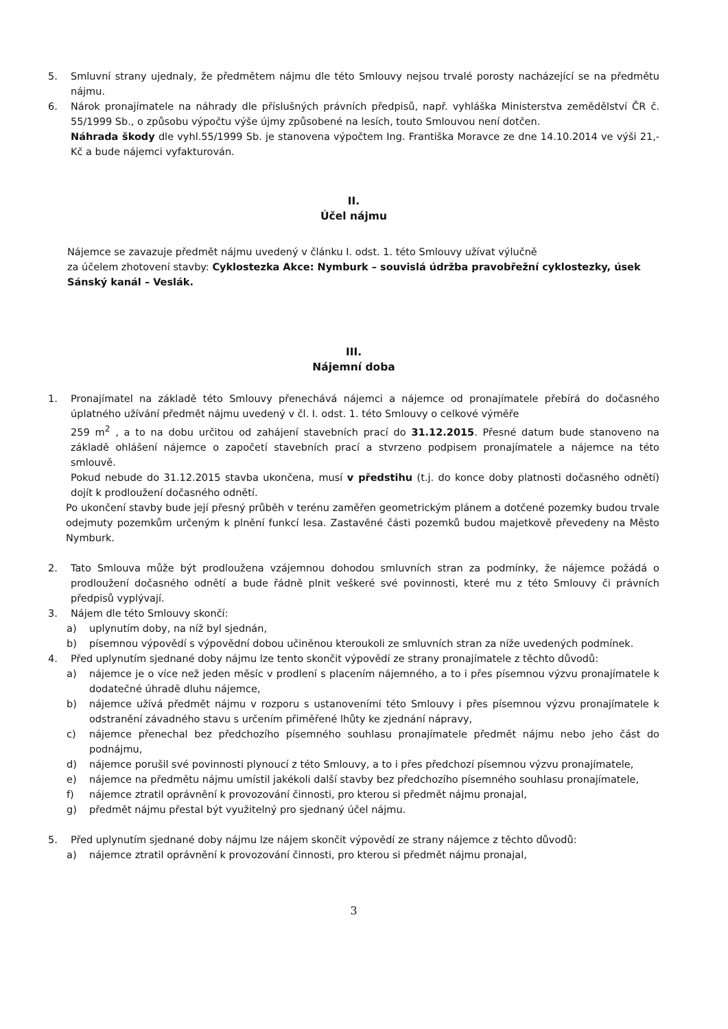5. Smluvní strany ujednaly, že předmětem nájmu dle této Smlouvy nejsou trvalé porosty nacházející se na předmětu nájmu.
6. Nárok pronajímatele na náhrady dle příslušných právních předpisů, např. vyhláška Ministerstva zemědělství ČR č. 55/1999 Sb., o způsobu výpočtu výše újmy způsobené na lesích, touto Smlouvou není dotčen.
Náhrada škody dle vyhl.55/1999 Sb. je stanovena výpočtem Ing. Františka Moravce ze dne 14.10.2014 ve výši 21,- Kč a bude nájemci vyfakturován.
II.
Účel nájmu
Nájemce se zavazuje předmět nájmu uvedený v článku I. odst. 1. této Smlouvy užívat výlučně
za účelem zhotovení stavby: Cyklostezka Akce: Nymburk – souvislá údržba pravobřežní cyklostezky, úsek Sánský kanál – Veslák.
III.
Nájemní doba
1. Pronajímatel na základě této Smlouvy přenechává nájemci a nájemce od pronajímatele přebírá do dočasného úplatného užívání předmět nájmu uvedený v čl. I. odst. 1. této Smlouvy o celkové výměře
259 m<sup>2</sup> , a to na dobu určitou od zahájení stavebních prací do 31.12.2015. Přesné datum bude stanoveno na základě ohlášení nájemce o započetí stavebních prací a stvrzeno podpisem pronajímatele a nájemce na této smlouvě.
Pokud nebude do 31.12.2015 stavba ukončena, musí v předstihu (t.j. do konce doby platnosti dočasného odnětí) dojít k prodloužení dočasného odnětí.
Po ukončení stavby bude její přesný průběh v terénu zaměřen geometrickým plánem a dotčené pozemky budou trvale odejmuty pozemkům určeným k plnění funkcí lesa. Zastavěné části pozemků budou majetkově převedeny na Město Nymburk.
2. Tato Smlouva může být prodloužena vzájemnou dohodou smluvních stran za podmínky, že nájemce požádá o prodloužení dočasného odnětí a bude řádně plnit veškeré své povinnosti, které mu z této Smlouvy či právních předpisů vyplývají.
3. Nájem dle této Smlouvy skončí:
a) uplynutím doby, na níž byl sjednán,
b) písemnou výpovědí s výpovědní dobou učiněnou kteroukoli ze smluvních stran za níže uvedených podmínek.
4. Před uplynutím sjednané doby nájmu lze tento skončit výpovědí ze strany pronajímatele z těchto důvodů:
a) nájemce je o více než jeden měsíc v prodlení s placením nájemného, a to i přes písemnou výzvu pronajímatele k dodatečné úhradě dluhu nájemce,
b) nájemce užívá předmět nájmu v rozporu s ustanoveními této Smlouvy i přes písemnou výzvu pronajímatele k odstranění závadného stavu s určením přiměřené lhůty ke zjednání nápravy,
c) nájemce přenechal bez předchozího písemného souhlasu pronajímatele předmět nájmu nebo jeho část do podnájmu,
d) nájemce porušil své povinnosti plynoucí z této Smlouvy, a to i přes předchozí písemnou výzvu pronajímatele,
e) nájemce na předmětu nájmu umístil jakékoli další stavby bez předchozího písemného souhlasu pronajímatele,
f) nájemce ztratil oprávnění k provozování činnosti, pro kterou si předmět nájmu pronajal,
g) předmět nájmu přestal být využitelný pro sjednaný účel nájmu.
5. Před uplynutím sjednané doby nájmu lze nájem skončit výpovědí ze strany nájemce z těchto důvodů:
a) nájemce ztratil oprávnění k provozování činnosti, pro kterou si předmět nájmu pronajal,
3